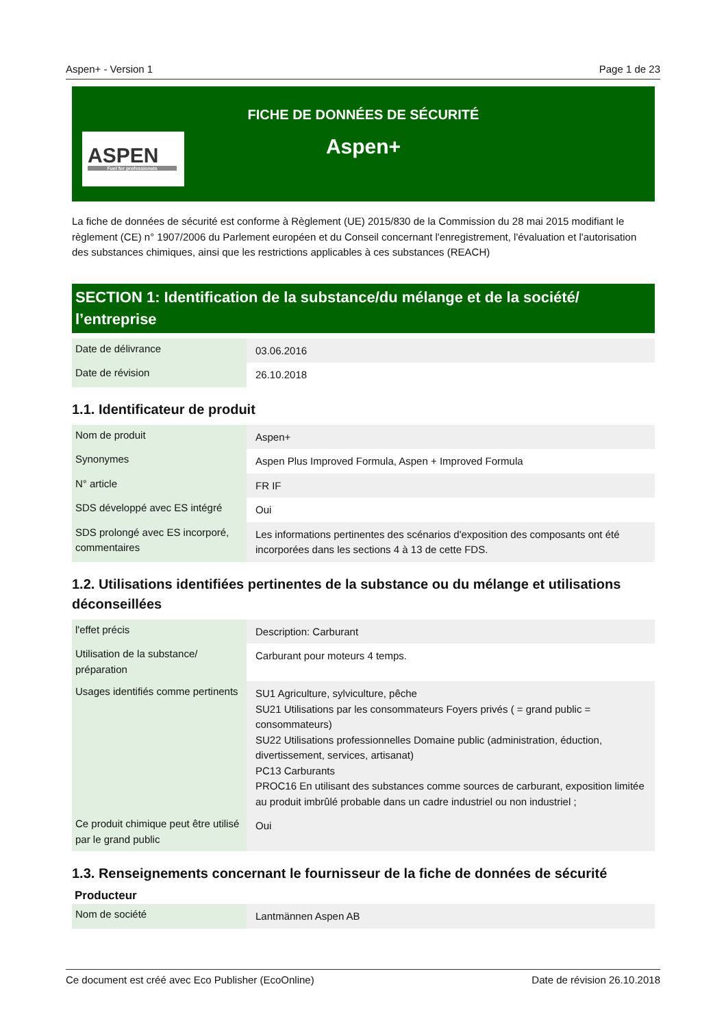Aspen+ - Version 1 Page 1 de 23
FICHE DE DONNÉES DE SÉCURITÉ
Aspen+
ASPEN
Fuel for professionals
La fiche de données de sécurité est conforme à Règlement (UE) 2015/830 de la Commission du 28 mai 2015 modifiant le règlement (CE) n° 1907/2006 du Parlement européen et du Conseil concernant l'enregistrement, l'évaluation et l'autorisation des substances chimiques, ainsi que les restrictions applicables à ces substances (REACH)
SECTION 1: Identification de la substance/du mélange et de la société/ l’entreprise
| Date de délivrance | 03.06.2016 |
| Date de révision | 26.10.2018 |
1.1. Identificateur de produit
| Nom de produit | Aspen+ |
| Synonymes | Aspen Plus Improved Formula, Aspen + Improved Formula |
| N° article | FR IF |
| SDS développé avec ES intégré | Oui |
| SDS prolongé avec ES incorporé, commentaires | Les informations pertinentes des scénarios d'exposition des composants ont été incorporées dans les sections 4 à 13 de cette FDS. |
1.2. Utilisations identifiées pertinentes de la substance ou du mélange et utilisations déconseillées
| l'effet précis | Description: Carburant |
| Utilisation de la substance/ préparation | Carburant pour moteurs 4 temps. |
| Usages identifiés comme pertinents | SU1 Agriculture, sylviculture, pêche SU21 Utilisations par les consommateurs Foyers privés ( = grand public = consommateurs) SU22 Utilisations professionnelles Domaine public (administration, éduction, divertissement, services, artisanat) PC13 Carburants PROC16 En utilisant des substances comme sources de carburant, exposition limitée au produit imbrûlé probable dans un cadre industriel ou non industriel ; |
| Ce produit chimique peut être utilisé par le grand public | Oui |
1.3. Renseignements concernant le fournisseur de la fiche de données de sécurité
Producteur
| Nom de société | Lantmännen Aspen AB |
Ce document est créé avec Eco Publisher (EcoOnline) Date de révision 26.10.2018